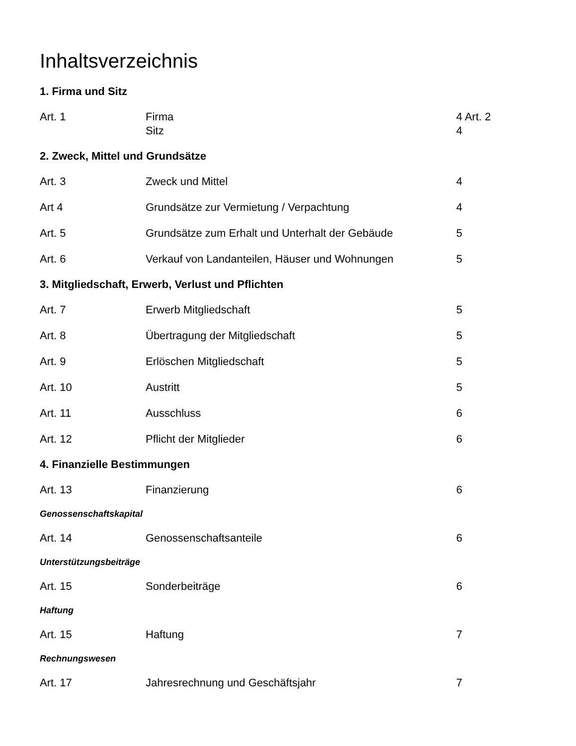Inhaltsverzeichnis
1. Firma und Sitz
Art. 1 Firma
Sitz
4 Art. 2
4
2. Zweck, Mittel und Grundsätze
Art. 3 Zweck und Mittel 4
Art 4 Grundsätze zur Vermietung / Verpachtung 4
Art. 5 Grundsätze zum Erhalt und Unterhalt der Gebäude 5
Art. 6 Verkauf von Landanteilen, Häuser und Wohnungen 5
3. Mitgliedschaft, Erwerb, Verlust und Pflichten
Art. 7 Erwerb Mitgliedschaft 5
Art. 8 Übertragung der Mitgliedschaft 5
Art. 9 Erlöschen Mitgliedschaft 5
Art. 10 Austritt 5
Art. 11 Ausschluss 6
Art. 12 Pflicht der Mitglieder 6
4. Finanzielle Bestimmungen
Art. 13 Finanzierung 6
Genossenschaftskapital
Art. 14 Genossenschaftsanteile 6
Unterstützungsbeiträge
Art. 15 Sonderbeiträge 6
Haftung
Art. 15 Haftung 7
Rechnungswesen
Art. 17 Jahresrechnung und Geschäftsjahr 7